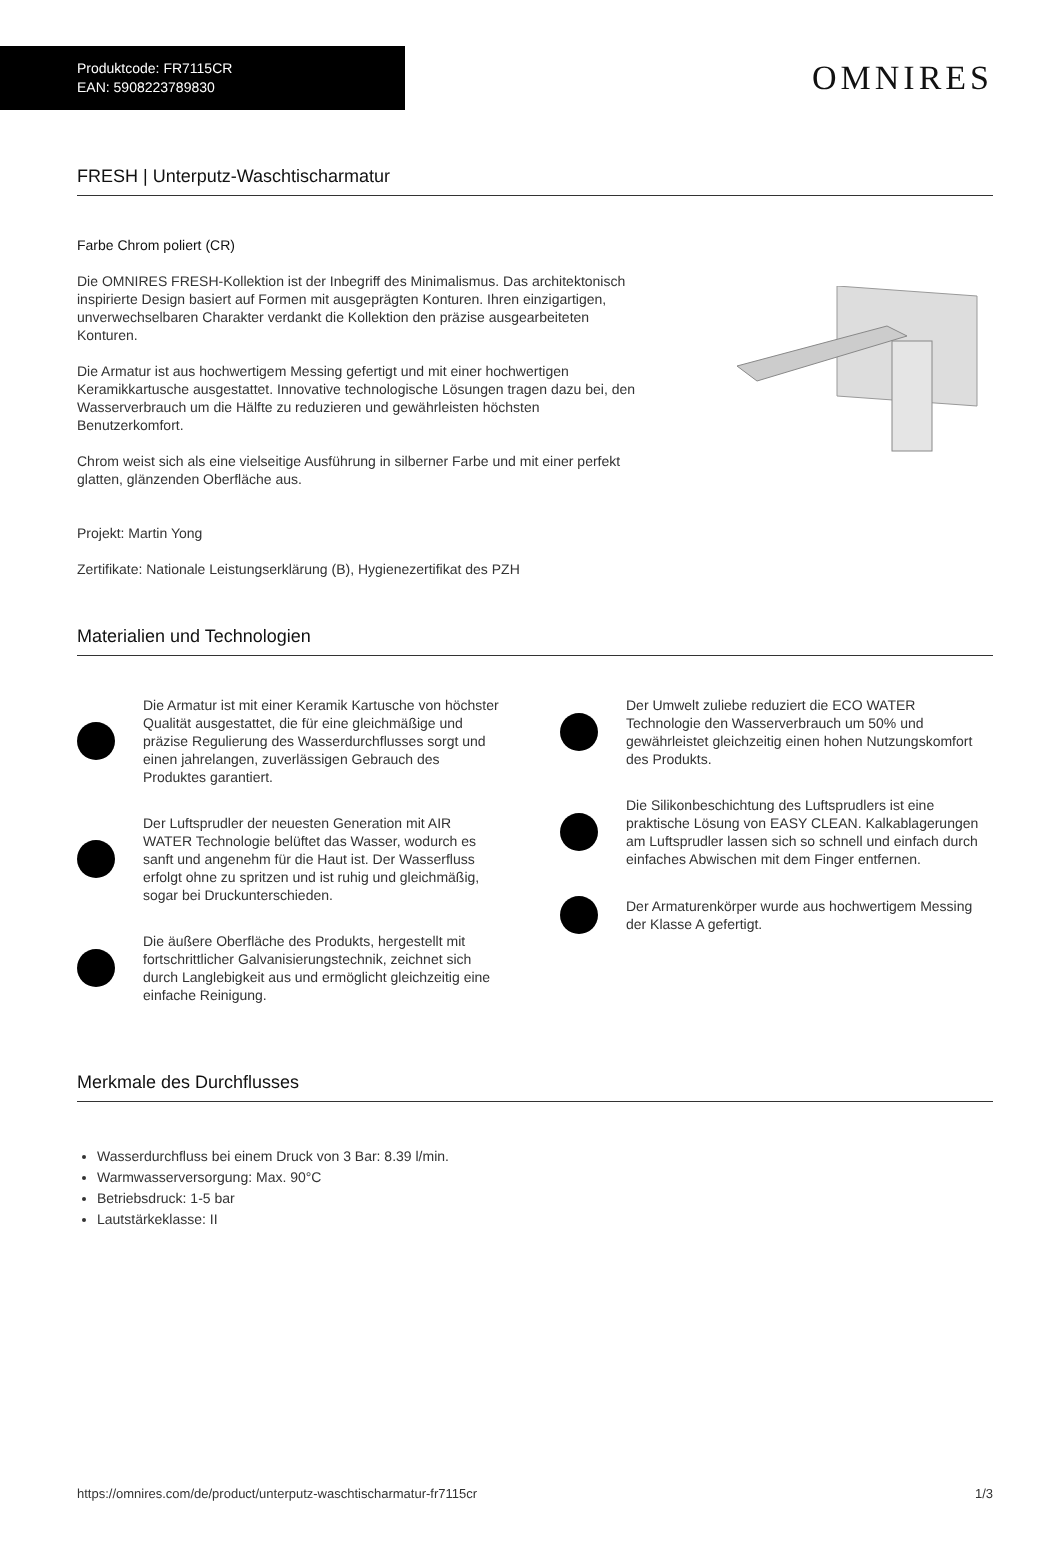Produktcode: FR7115CR
EAN: 5908223789830
OMNIRES
FRESH | Unterputz-Waschtischarmatur
Farbe Chrom poliert (CR)
Die OMNIRES FRESH-Kollektion ist der Inbegriff des Minimalismus. Das architektonisch inspirierte Design basiert auf Formen mit ausgeprägten Konturen. Ihren einzigartigen, unverwechselbaren Charakter verdankt die Kollektion den präzise ausgearbeiteten Konturen.
Die Armatur ist aus hochwertigem Messing gefertigt und mit einer hochwertigen Keramikkartusche ausgestattet. Innovative technologische Lösungen tragen dazu bei, den Wasserverbrauch um die Hälfte zu reduzieren und gewährleisten höchsten Benutzerkomfort.
Chrom weist sich als eine vielseitige Ausführung in silberner Farbe und mit einer perfekt glatten, glänzenden Oberfläche aus.
Projekt: Martin Yong
Zertifikate: Nationale Leistungserklärung (B), Hygienezertifikat des PZH
Materialien und Technologien
Die Armatur ist mit einer Keramik Kartusche von höchster Qualität ausgestattet, die für eine gleichmäßige und präzise Regulierung des Wasserdurchflusses sorgt und einen jahrelangen, zuverlässigen Gebrauch des Produktes garantiert.
Der Luftsprudler der neuesten Generation mit AIR WATER Technologie belüftet das Wasser, wodurch es sanft und angenehm für die Haut ist. Der Wasserfluss erfolgt ohne zu spritzen und ist ruhig und gleichmäßig, sogar bei Druckunterschieden.
Die äußere Oberfläche des Produkts, hergestellt mit fortschrittlicher Galvanisierungstechnik, zeichnet sich durch Langlebigkeit aus und ermöglicht gleichzeitig eine einfache Reinigung.
Der Umwelt zuliebe reduziert die ECO WATER Technologie den Wasserverbrauch um 50% und gewährleistet gleichzeitig einen hohen Nutzungskomfort des Produkts.
Die Silikonbeschichtung des Luftsprudlers ist eine praktische Lösung von EASY CLEAN. Kalkablagerungen am Luftsprudler lassen sich so schnell und einfach durch einfaches Abwischen mit dem Finger entfernen.
Der Armaturenkörper wurde aus hochwertigem Messing der Klasse A gefertigt.
Merkmale des Durchflusses
Wasserdurchfluss bei einem Druck von 3 Bar: 8.39 l/min.
Warmwasserversorgung: Max. 90°C
Betriebsdruck: 1-5 bar
Lautstärkeklasse: II
https://omnires.com/de/product/unterputz-waschtischarmatur-fr7115cr 1/3